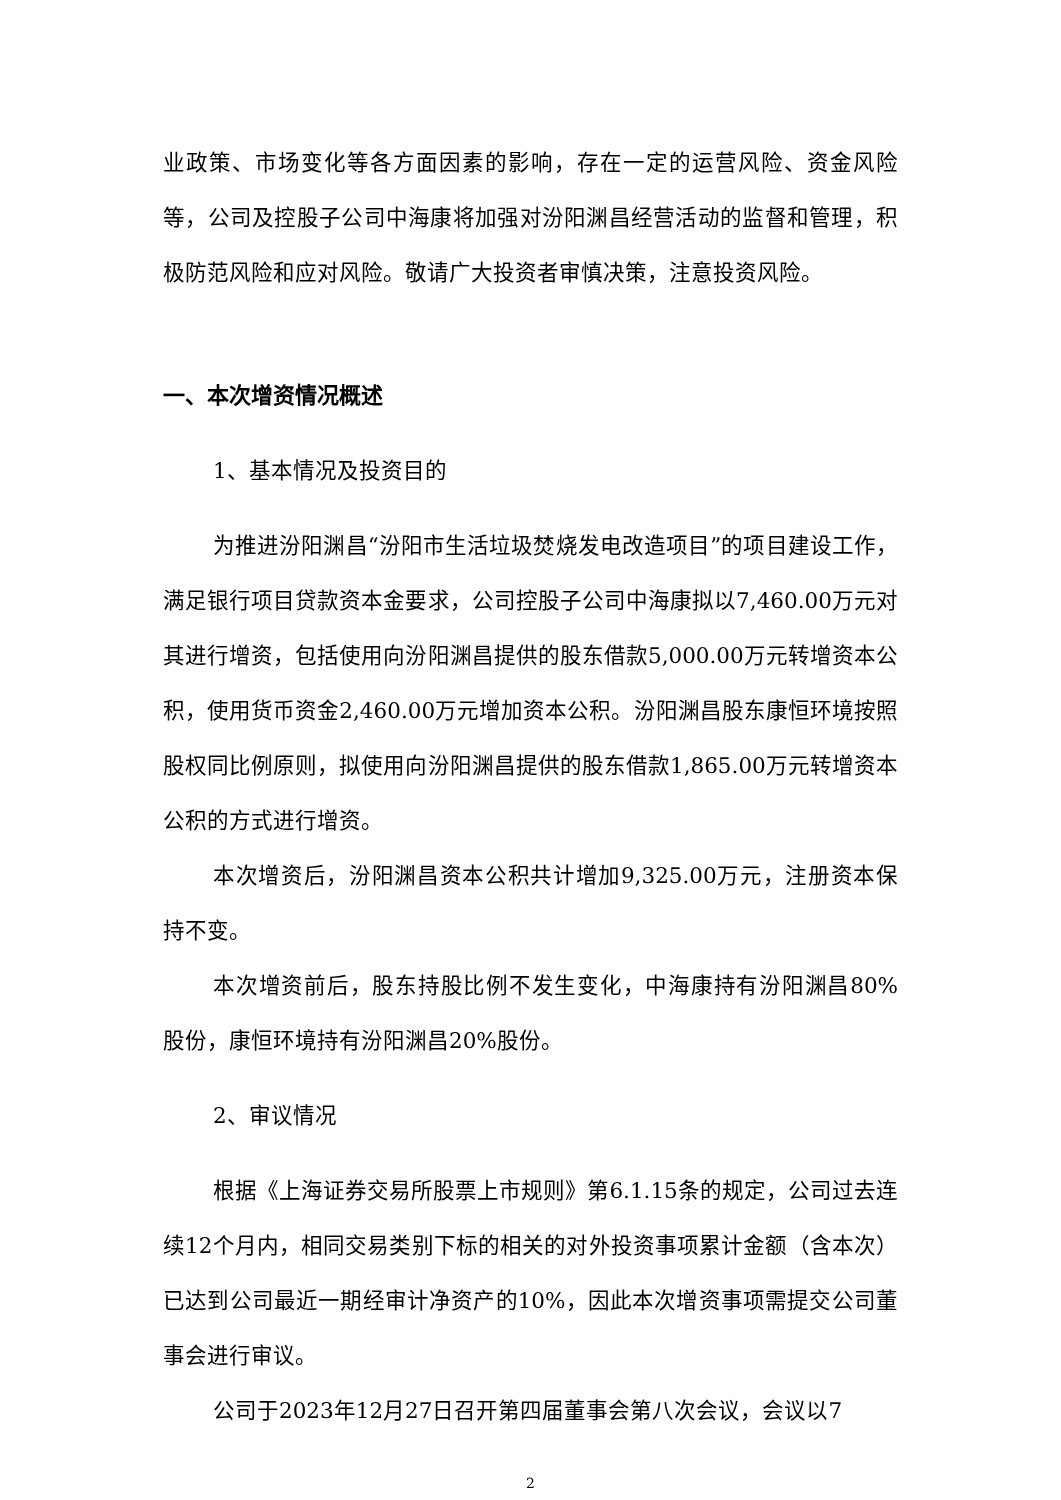业政策、市场变化等各方面因素的影响，存在一定的运营风险、资金风险等，公司及控股子公司中海康将加强对汾阳渊昌经营活动的监督和管理，积极防范风险和应对风险。敬请广大投资者审慎决策，注意投资风险。
一、本次增资情况概述
1、基本情况及投资目的
为推进汾阳渊昌“汾阳市生活垃圾焚烧发电改造项目”的项目建设工作，满足银行项目贷款资本金要求，公司控股子公司中海康拟以7,460.00万元对其进行增资，包括使用向汾阳渊昌提供的股东借款5,000.00万元转增资本公积，使用货币资金2,460.00万元增加资本公积。汾阳渊昌股东康恒环境按照股权同比例原则，拟使用向汾阳渊昌提供的股东借款1,865.00万元转增资本公积的方式进行增资。
本次增资后，汾阳渊昌资本公积共计增加9,325.00万元，注册资本保持不变。
本次增资前后，股东持股比例不发生变化，中海康持有汾阳渊昌80%股份，康恒环境持有汾阳渊昌20%股份。
2、审议情况
根据《上海证券交易所股票上市规则》第6.1.15条的规定，公司过去连续12个月内，相同交易类别下标的相关的对外投资事项累计金额（含本次）已达到公司最近一期经审计净资产的10%，因此本次增资事项需提交公司董事会进行审议。
公司于2023年12月27日召开第四届董事会第八次会议，会议以7
2